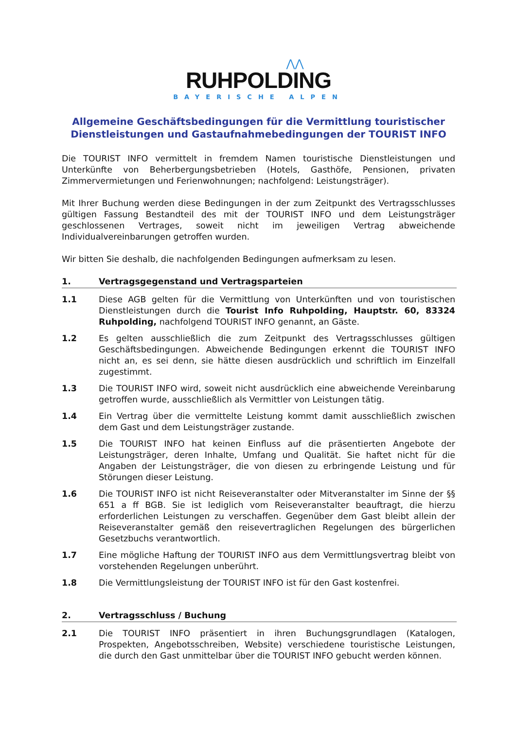⋀⋀
RUHPOLDING
BAYERISCHE ALPEN
Allgemeine Geschäftsbedingungen für die Vermittlung touristischer Dienstleistungen und Gastaufnahmebedingungen der TOURIST INFO
Die TOURIST INFO vermittelt in fremdem Namen touristische Dienstleistungen und Unterkünfte von Beherbergungsbetrieben (Hotels, Gasthöfe, Pensionen, privaten Zimmervermietungen und Ferienwohnungen; nachfolgend: Leistungsträger).
Mit Ihrer Buchung werden diese Bedingungen in der zum Zeitpunkt des Vertragsschlusses gültigen Fassung Bestandteil des mit der TOURIST INFO und dem Leistungsträger geschlossenen Vertrages, soweit nicht im jeweiligen Vertrag abweichende Individualvereinbarungen getroffen wurden.
Wir bitten Sie deshalb, die nachfolgenden Bedingungen aufmerksam zu lesen.
1. Vertragsgegenstand und Vertragsparteien
1.1 Diese AGB gelten für die Vermittlung von Unterkünften und von touristischen Dienstleistungen durch die Tourist Info Ruhpolding, Hauptstr. 60, 83324 Ruhpolding, nachfolgend TOURIST INFO genannt, an Gäste.
1.2 Es gelten ausschließlich die zum Zeitpunkt des Vertragsschlusses gültigen Geschäftsbedingungen. Abweichende Bedingungen erkennt die TOURIST INFO nicht an, es sei denn, sie hätte diesen ausdrücklich und schriftlich im Einzelfall zugestimmt.
1.3 Die TOURIST INFO wird, soweit nicht ausdrücklich eine abweichende Vereinbarung getroffen wurde, ausschließlich als Vermittler von Leistungen tätig.
1.4 Ein Vertrag über die vermittelte Leistung kommt damit ausschließlich zwischen dem Gast und dem Leistungsträger zustande.
1.5 Die TOURIST INFO hat keinen Einfluss auf die präsentierten Angebote der Leistungsträger, deren Inhalte, Umfang und Qualität. Sie haftet nicht für die Angaben der Leistungsträger, die von diesen zu erbringende Leistung und für Störungen dieser Leistung.
1.6 Die TOURIST INFO ist nicht Reiseveranstalter oder Mitveranstalter im Sinne der §§ 651 a ff BGB. Sie ist lediglich vom Reiseveranstalter beauftragt, die hierzu erforderlichen Leistungen zu verschaffen. Gegenüber dem Gast bleibt allein der Reiseveranstalter gemäß den reisevertraglichen Regelungen des bürgerlichen Gesetzbuchs verantwortlich.
1.7 Eine mögliche Haftung der TOURIST INFO aus dem Vermittlungsvertrag bleibt von vorstehenden Regelungen unberührt.
1.8 Die Vermittlungsleistung der TOURIST INFO ist für den Gast kostenfrei.
2. Vertragsschluss / Buchung
2.1 Die TOURIST INFO präsentiert in ihren Buchungsgrundlagen (Katalogen, Prospekten, Angebotsschreiben, Website) verschiedene touristische Leistungen, die durch den Gast unmittelbar über die TOURIST INFO gebucht werden können.